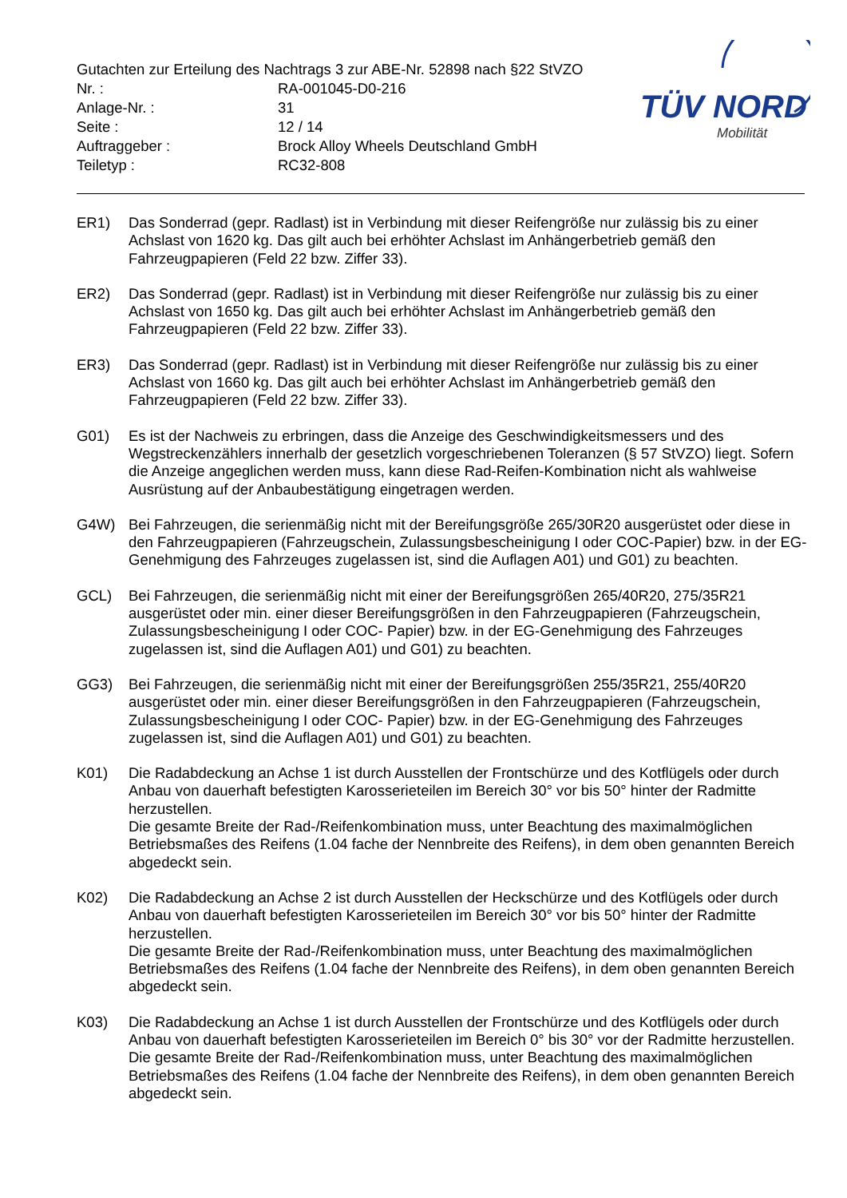TÜV NORD
Mobilität
Gutachten zur Erteilung des Nachtrags 3 zur ABE-Nr. 52898 nach §22 StVZO
| Nr. : | RA-001045-D0-216 |
| Anlage-Nr. : | 31 |
| Seite : | 12 / 14 |
| Auftraggeber : | Brock Alloy Wheels Deutschland GmbH |
| Teiletyp : | RC32-808 |
ER1) Das Sonderrad (gepr. Radlast) ist in Verbindung mit dieser Reifengröße nur zulässig bis zu einer Achslast von 1620 kg. Das gilt auch bei erhöhter Achslast im Anhängerbetrieb gemäß den Fahrzeugpapieren (Feld 22 bzw. Ziffer 33).
ER2) Das Sonderrad (gepr. Radlast) ist in Verbindung mit dieser Reifengröße nur zulässig bis zu einer Achslast von 1650 kg. Das gilt auch bei erhöhter Achslast im Anhängerbetrieb gemäß den Fahrzeugpapieren (Feld 22 bzw. Ziffer 33).
ER3) Das Sonderrad (gepr. Radlast) ist in Verbindung mit dieser Reifengröße nur zulässig bis zu einer Achslast von 1660 kg. Das gilt auch bei erhöhter Achslast im Anhängerbetrieb gemäß den Fahrzeugpapieren (Feld 22 bzw. Ziffer 33).
G01) Es ist der Nachweis zu erbringen, dass die Anzeige des Geschwindigkeitsmessers und des Wegstreckenzählers innerhalb der gesetzlich vorgeschriebenen Toleranzen (§ 57 StVZO) liegt. Sofern die Anzeige angeglichen werden muss, kann diese Rad-Reifen-Kombination nicht als wahlweise Ausrüstung auf der Anbaubestätigung eingetragen werden.
G4W) Bei Fahrzeugen, die serienmäßig nicht mit der Bereifungsgröße 265/30R20 ausgerüstet oder diese in den Fahrzeugpapieren (Fahrzeugschein, Zulassungsbescheinigung I oder COC-Papier) bzw. in der EG-Genehmigung des Fahrzeuges zugelassen ist, sind die Auflagen A01) und G01) zu beachten.
GCL) Bei Fahrzeugen, die serienmäßig nicht mit einer der Bereifungsgrößen 265/40R20, 275/35R21 ausgerüstet oder min. einer dieser Bereifungsgrößen in den Fahrzeugpapieren (Fahrzeugschein, Zulassungsbescheinigung I oder COC- Papier) bzw. in der EG-Genehmigung des Fahrzeuges zugelassen ist, sind die Auflagen A01) und G01) zu beachten.
GG3) Bei Fahrzeugen, die serienmäßig nicht mit einer der Bereifungsgrößen 255/35R21, 255/40R20 ausgerüstet oder min. einer dieser Bereifungsgrößen in den Fahrzeugpapieren (Fahrzeugschein, Zulassungsbescheinigung I oder COC- Papier) bzw. in der EG-Genehmigung des Fahrzeuges zugelassen ist, sind die Auflagen A01) und G01) zu beachten.
K01) Die Radabdeckung an Achse 1 ist durch Ausstellen der Frontschürze und des Kotflügels oder durch Anbau von dauerhaft befestigten Karosserieteilen im Bereich 30° vor bis 50° hinter der Radmitte herzustellen.
Die gesamte Breite der Rad-/Reifenkombination muss, unter Beachtung des maximalmöglichen Betriebsmaßes des Reifens (1.04 fache der Nennbreite des Reifens), in dem oben genannten Bereich abgedeckt sein.
K02) Die Radabdeckung an Achse 2 ist durch Ausstellen der Heckschürze und des Kotflügels oder durch Anbau von dauerhaft befestigten Karosserieteilen im Bereich 30° vor bis 50° hinter der Radmitte herzustellen.
Die gesamte Breite der Rad-/Reifenkombination muss, unter Beachtung des maximalmöglichen Betriebsmaßes des Reifens (1.04 fache der Nennbreite des Reifens), in dem oben genannten Bereich abgedeckt sein.
K03) Die Radabdeckung an Achse 1 ist durch Ausstellen der Frontschürze und des Kotflügels oder durch Anbau von dauerhaft befestigten Karosserieteilen im Bereich 0° bis 30° vor der Radmitte herzustellen.
Die gesamte Breite der Rad-/Reifenkombination muss, unter Beachtung des maximalmöglichen Betriebsmaßes des Reifens (1.04 fache der Nennbreite des Reifens), in dem oben genannten Bereich abgedeckt sein.